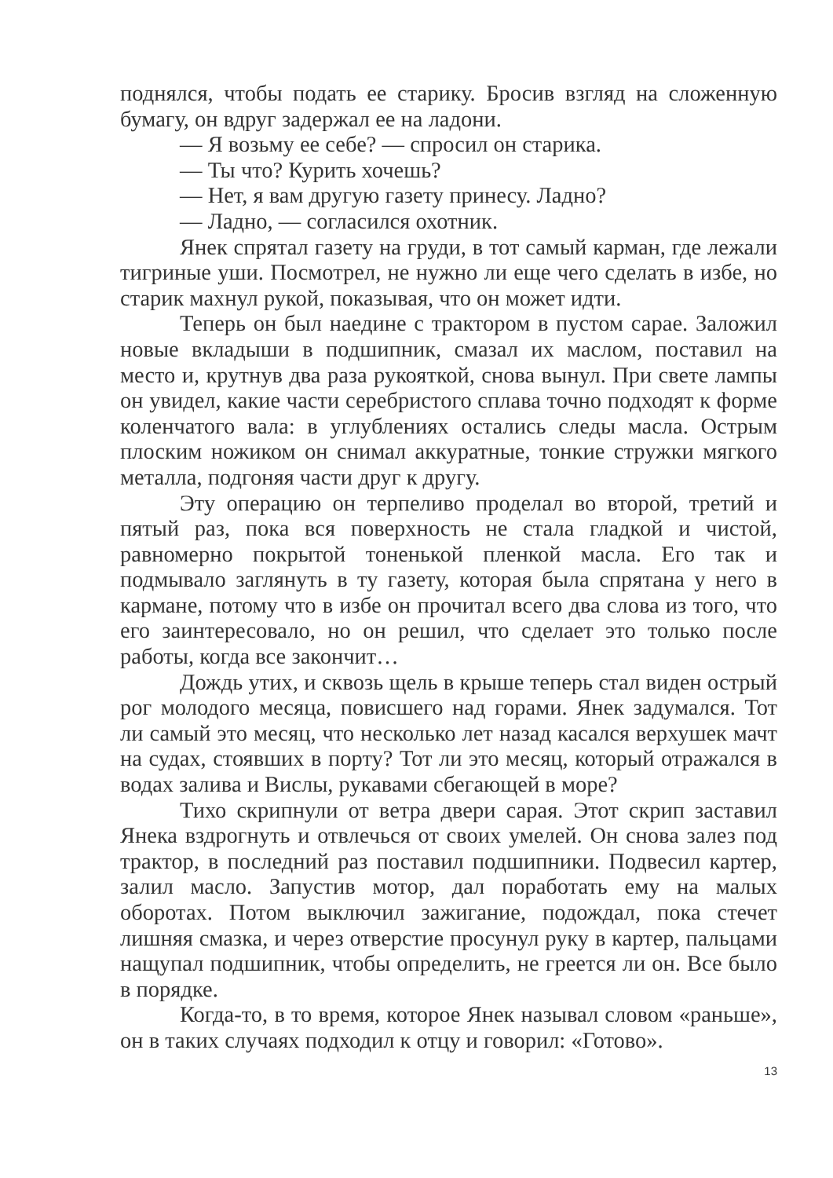поднялся, чтобы подать ее старику. Бросив взгляд на сложенную бумагу, он вдруг задержал ее на ладони.
— Я возьму ее себе? — спросил он старика.
— Ты что? Курить хочешь?
— Нет, я вам другую газету принесу. Ладно?
— Ладно, — согласился охотник.
Янек спрятал газету на груди, в тот самый карман, где лежали тигриные уши. Посмотрел, не нужно ли еще чего сделать в избе, но старик махнул рукой, показывая, что он может идти.
Теперь он был наедине с трактором в пустом сарае. Заложил новые вкладыши в подшипник, смазал их маслом, поставил на место и, крутнув два раза рукояткой, снова вынул. При свете лампы он увидел, какие части серебристого сплава точно подходят к форме коленчатого вала: в углублениях остались следы масла. Острым плоским ножиком он снимал аккуратные, тонкие стружки мягкого металла, подгоняя части друг к другу.
Эту операцию он терпеливо проделал во второй, третий и пятый раз, пока вся поверхность не стала гладкой и чистой, равномерно покрытой тоненькой пленкой масла. Его так и подмывало заглянуть в ту газету, которая была спрятана у него в кармане, потому что в избе он прочитал всего два слова из того, что его заинтересовало, но он решил, что сделает это только после работы, когда все закончит…
Дождь утих, и сквозь щель в крыше теперь стал виден острый рог молодого месяца, повисшего над горами. Янек задумался. Тот ли самый это месяц, что несколько лет назад касался верхушек мачт на судах, стоявших в порту? Тот ли это месяц, который отражался в водах залива и Вислы, рукавами сбегающей в море?
Тихо скрипнули от ветра двери сарая. Этот скрип заставил Янека вздрогнуть и отвлечься от своих умелей. Он снова залез под трактор, в последний раз поставил подшипники. Подвесил картер, залил масло. Запустив мотор, дал поработать ему на малых оборотах. Потом выключил зажигание, подождал, пока стечет лишняя смазка, и через отверстие просунул руку в картер, пальцами нащупал подшипник, чтобы определить, не греется ли он. Все было в порядке.
Когда-то, в то время, которое Янек называл словом «раньше», он в таких случаях подходил к отцу и говорил: «Готово».
13